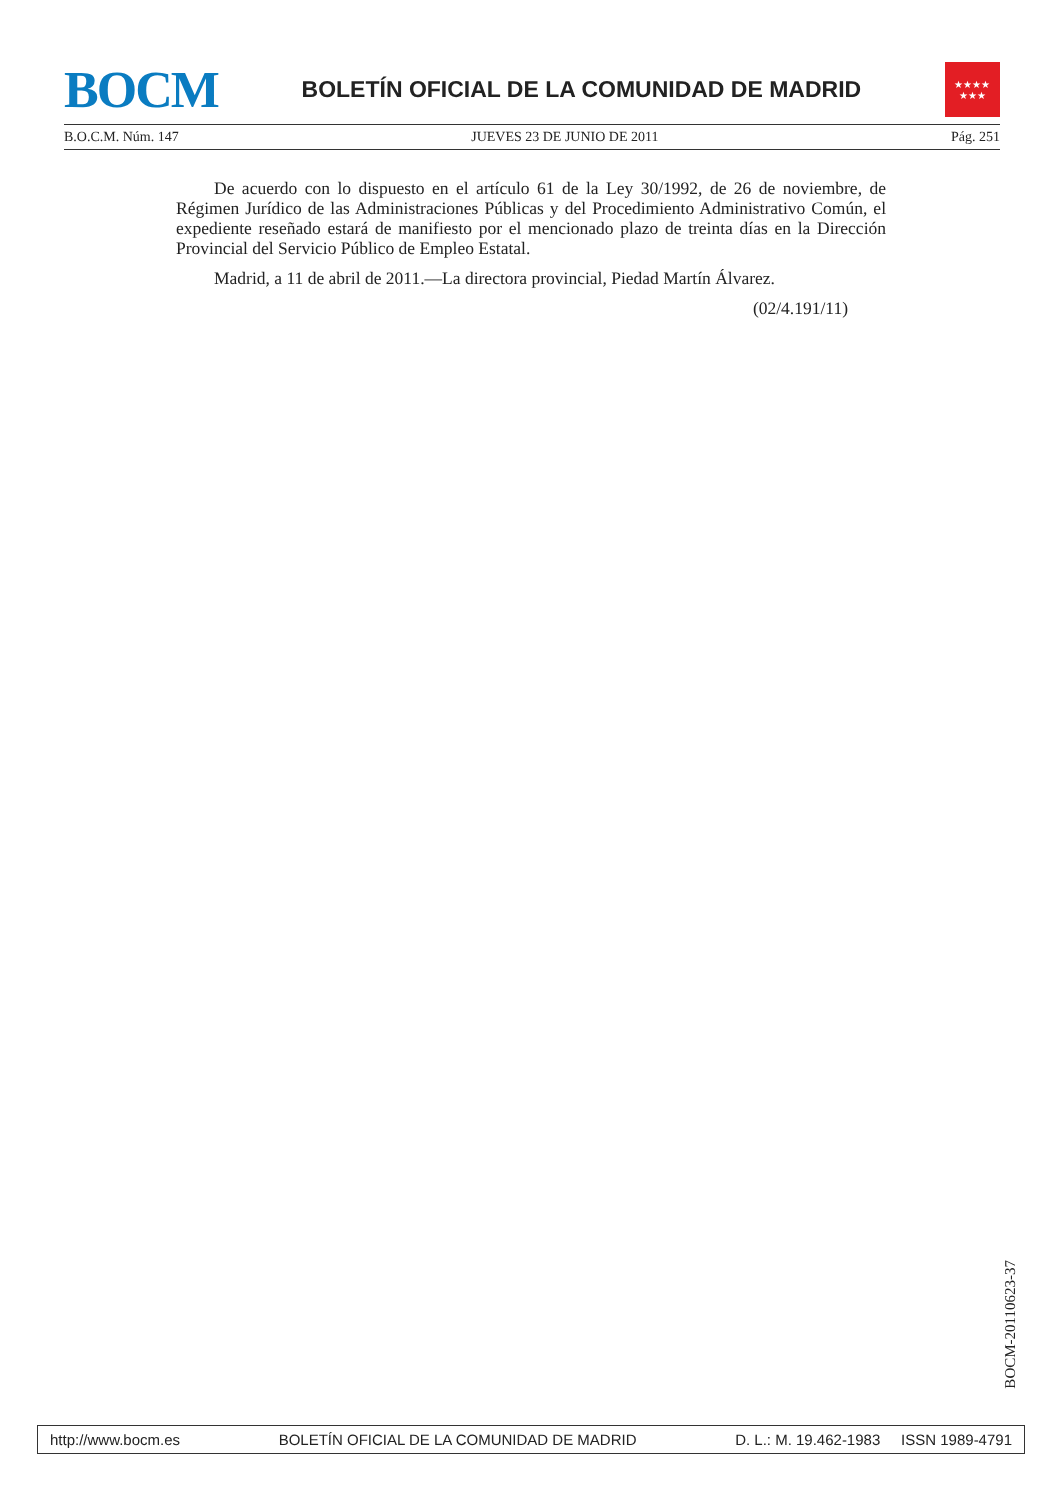BOCM
BOLETÍN OFICIAL DE LA COMUNIDAD DE MADRID
★★★★
★★★
B.O.C.M. Núm. 147 JUEVES 23 DE JUNIO DE 2011 Pág. 251
De acuerdo con lo dispuesto en el artículo 61 de la Ley 30/1992, de 26 de noviembre, de Régimen Jurídico de las Administraciones Públicas y del Procedimiento Administrativo Común, el expediente reseñado estará de manifiesto por el mencionado plazo de treinta días en la Dirección Provincial del Servicio Público de Empleo Estatal.
Madrid, a 11 de abril de 2011.—La directora provincial, Piedad Martín Álvarez.
(02/4.191/11)
BOCM-20110623-37
http://www.bocm.es BOLETÍN OFICIAL DE LA COMUNIDAD DE MADRID D. L.: M. 19.462-1983 ISSN 1989-4791